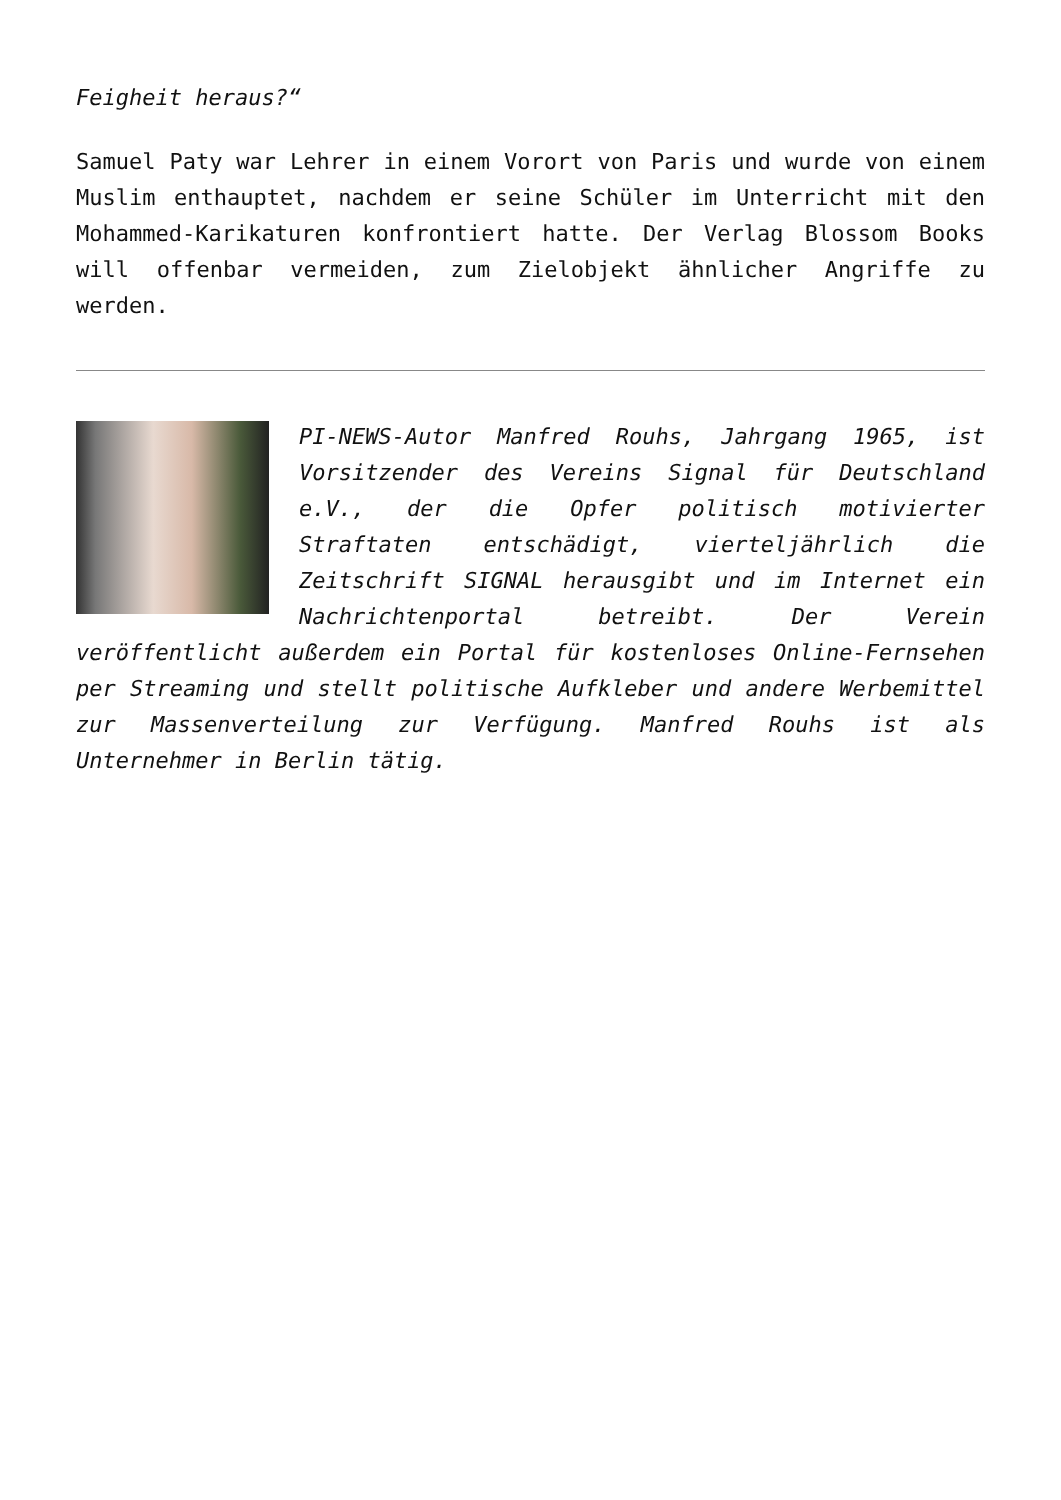Feigheit heraus?“
Samuel Paty war Lehrer in einem Vorort von Paris und wurde von einem Muslim enthauptet, nachdem er seine Schüler im Unterricht mit den Mohammed-Karikaturen konfrontiert hatte. Der Verlag Blossom Books will offenbar vermeiden, zum Zielobjekt ähnlicher Angriffe zu werden.
PI-NEWS-Autor Manfred Rouhs, Jahrgang 1965, ist Vorsitzender des Vereins Signal für Deutschland e.V., der die Opfer politisch motivierter Straftaten entschädigt, vierteljährlich die Zeitschrift SIGNAL herausgibt und im Internet ein Nachrichtenportal betreibt. Der Verein veröffentlicht außerdem ein Portal für kostenloses Online-Fernsehen per Streaming und stellt politische Aufkleber und andere Werbemittel zur Massenverteilung zur Verfügung. Manfred Rouhs ist als Unternehmer in Berlin tätig.